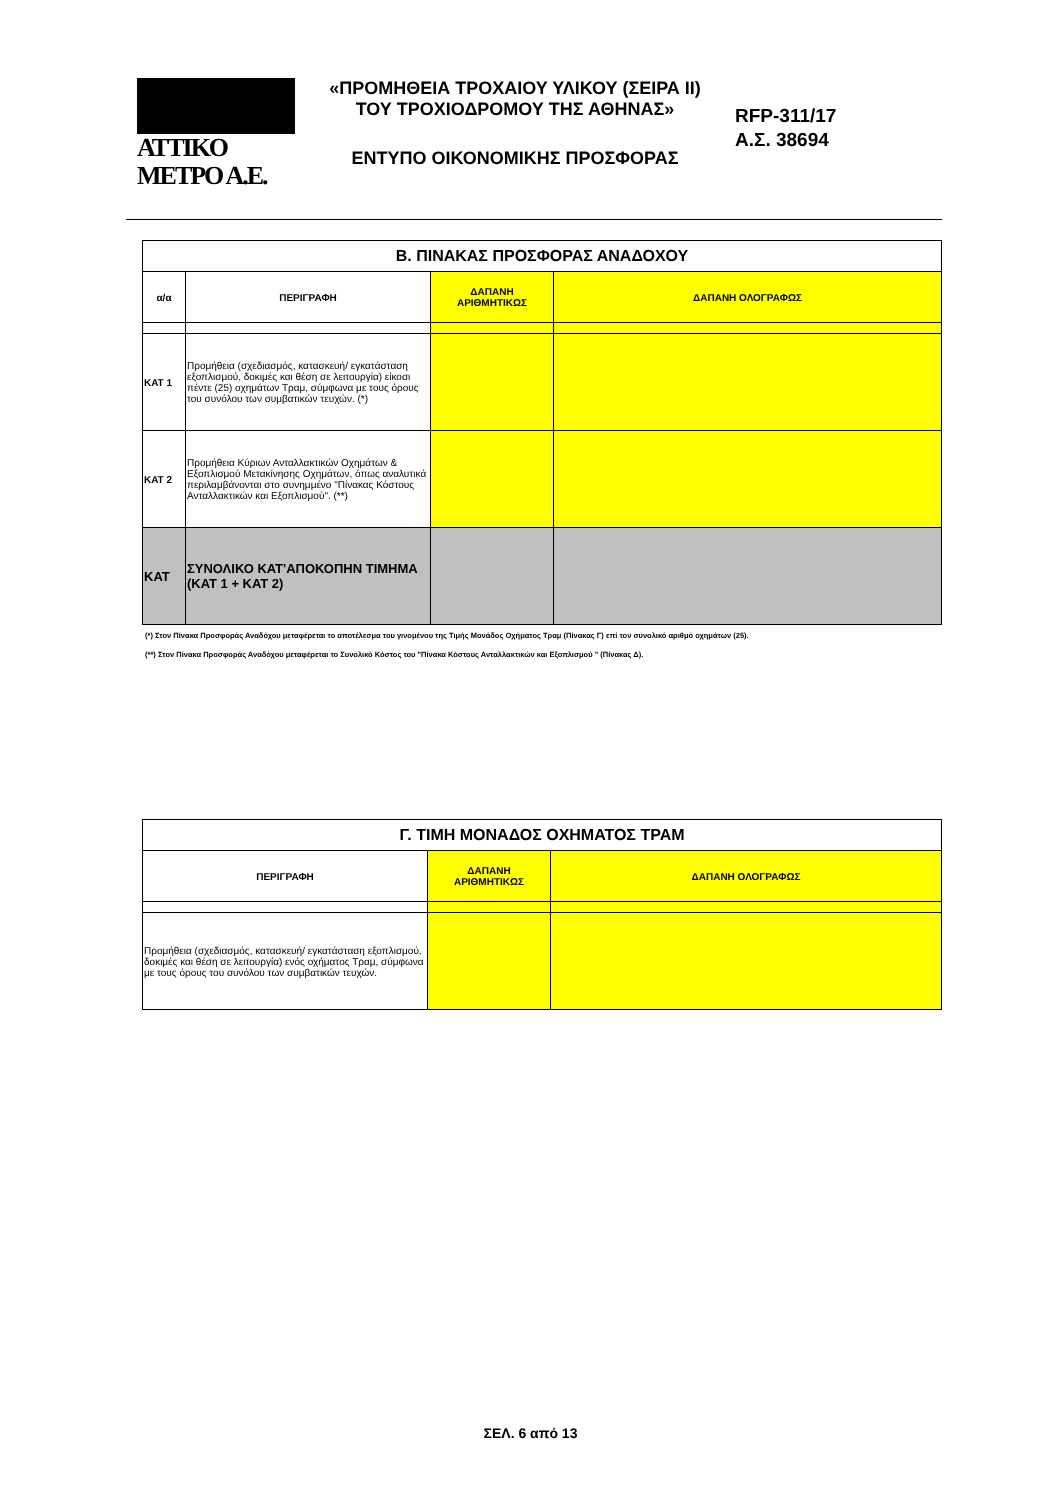ATTIKO METPO A.E.
«ΠΡΟΜΗΘΕΙΑ ΤΡΟΧΑΙΟΥ ΥΛΙΚΟΥ (ΣΕΙΡΑ ΙΙ)
ΤΟΥ ΤΡΟΧΙΟΔΡΟΜΟΥ ΤΗΣ ΑΘΗΝΑΣ»
ΕΝΤΥΠΟ ΟΙΚΟΝΟΜΙΚΗΣ ΠΡΟΣΦΟΡΑΣ
RFP-311/17
Α.Σ. 38694
| Β. ΠΙΝΑΚΑΣ ΠΡΟΣΦΟΡΑΣ ΑΝΑΔΟΧΟΥ | | | |
| α/α | ΠΕΡΙΓΡΑΦΗ | ΔΑΠΑΝΗ ΑΡΙΘΜΗΤΙΚΩΣ | ΔΑΠΑΝΗ ΟΛΟΓΡΑΦΩΣ |
| ΚΑΤ 1 | Προμήθεια (σχεδιασμός, κατασκευή/ εγκατάσταση εξοπλισμού, δοκιμές και θέση σε λειτουργία) είκοσι πέντε (25) οχημάτων Τραμ, σύμφωνα με τους όρους του συνόλου των συμβατικών τευχών. (*) | | |
| ΚΑΤ 2 | Προμήθεια Κύριων Ανταλλακτικών Οχημάτων & Εξοπλισμού Μετακίνησης Οχημάτων, όπως αναλυτικά περιλαμβάνονται στο συνημμένο "Πίνακας Κόστους Ανταλλακτικών και Εξοπλισμού". (**) | | |
| ΚΑΤ | ΣΥΝΟΛΙΚΟ ΚΑΤ'ΑΠΟΚΟΠΗΝ ΤΙΜΗΜΑ (ΚΑΤ 1 + ΚΑΤ 2) | | |
(*) Στον Πίνακα Προσφοράς Αναδόχου μεταφέρεται το αποτέλεσμα του γινομένου της Τιμής Μονάδος Οχήματος Τραμ (Πίνακας Γ) επί τον συνολικό αριθμό οχημάτων (25).
(**) Στον Πίνακα Προσφοράς Αναδόχου μεταφέρεται το Συνολικό Κόστος του "Πίνακα Κόστους Ανταλλακτικών και Εξοπλισμού " (Πίνακας Δ).
| Γ. ΤΙΜΗ ΜΟΝΑΔΟΣ ΟΧΗΜΑΤΟΣ ΤΡΑΜ | | |
| ΠΕΡΙΓΡΑΦΗ | ΔΑΠΑΝΗ ΑΡΙΘΜΗΤΙΚΩΣ | ΔΑΠΑΝΗ ΟΛΟΓΡΑΦΩΣ |
| Προμήθεια (σχεδιασμός, κατασκευή/ εγκατάσταση εξοπλισμού, δοκιμές και θέση σε λειτουργία) ενός οχήματος Τραμ, σύμφωνα με τους όρους του συνόλου των συμβατικών τευχών. | | |
ΣΕΛ. 6 από 13